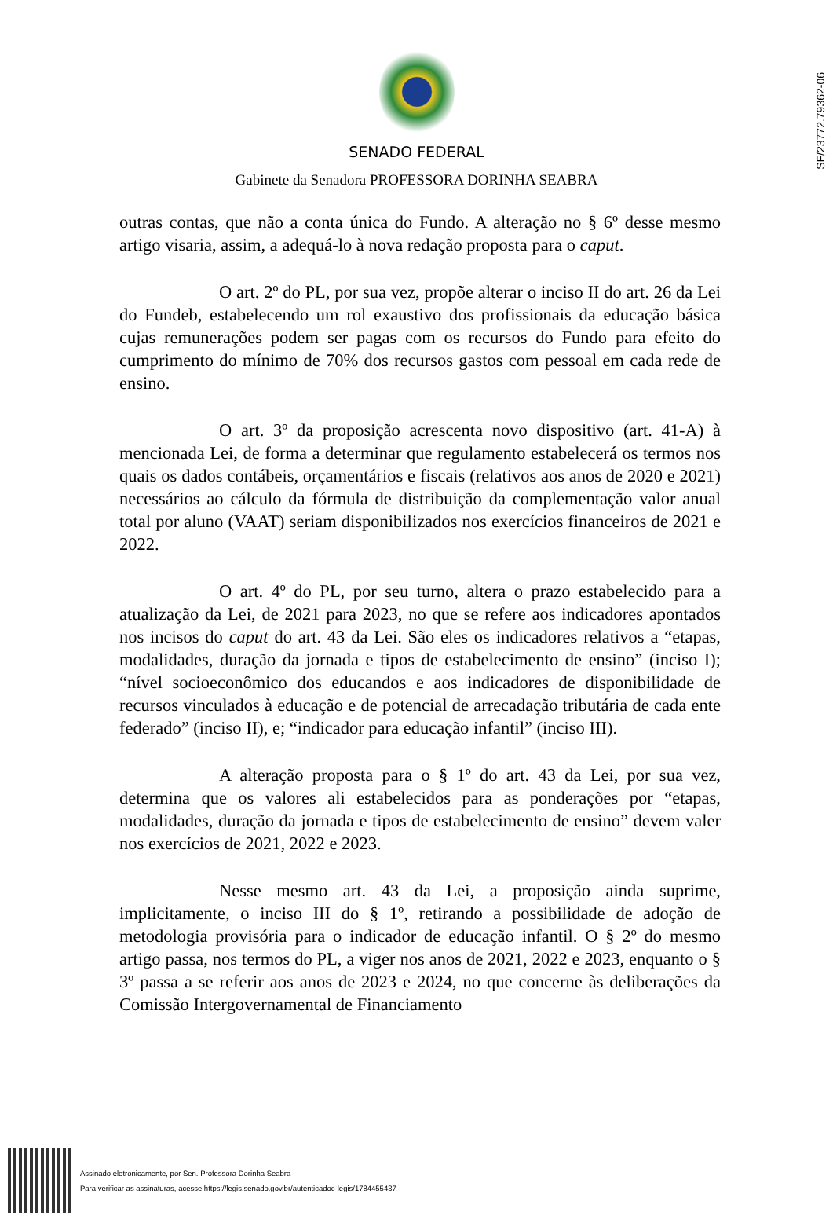SF/23772.79362-06
SENADO FEDERAL
Gabinete da Senadora PROFESSORA DORINHA SEABRA
outras contas, que não a conta única do Fundo. A alteração no § 6º desse mesmo artigo visaria, assim, a adequá-lo à nova redação proposta para o caput.
O art. 2º do PL, por sua vez, propõe alterar o inciso II do art. 26 da Lei do Fundeb, estabelecendo um rol exaustivo dos profissionais da educação básica cujas remunerações podem ser pagas com os recursos do Fundo para efeito do cumprimento do mínimo de 70% dos recursos gastos com pessoal em cada rede de ensino.
O art. 3º da proposição acrescenta novo dispositivo (art. 41-A) à mencionada Lei, de forma a determinar que regulamento estabelecerá os termos nos quais os dados contábeis, orçamentários e fiscais (relativos aos anos de 2020 e 2021) necessários ao cálculo da fórmula de distribuição da complementação valor anual total por aluno (VAAT) seriam disponibilizados nos exercícios financeiros de 2021 e 2022.
O art. 4º do PL, por seu turno, altera o prazo estabelecido para a atualização da Lei, de 2021 para 2023, no que se refere aos indicadores apontados nos incisos do caput do art. 43 da Lei. São eles os indicadores relativos a “etapas, modalidades, duração da jornada e tipos de estabelecimento de ensino” (inciso I); “nível socioeconômico dos educandos e aos indicadores de disponibilidade de recursos vinculados à educação e de potencial de arrecadação tributária de cada ente federado” (inciso II), e; “indicador para educação infantil” (inciso III).
A alteração proposta para o § 1º do art. 43 da Lei, por sua vez, determina que os valores ali estabelecidos para as ponderações por “etapas, modalidades, duração da jornada e tipos de estabelecimento de ensino” devem valer nos exercícios de 2021, 2022 e 2023.
Nesse mesmo art. 43 da Lei, a proposição ainda suprime, implicitamente, o inciso III do § 1º, retirando a possibilidade de adoção de metodologia provisória para o indicador de educação infantil. O § 2º do mesmo artigo passa, nos termos do PL, a viger nos anos de 2021, 2022 e 2023, enquanto o § 3º passa a se referir aos anos de 2023 e 2024, no que concerne às deliberações da Comissão Intergovernamental de Financiamento
Assinado eletronicamente, por Sen. Professora Dorinha Seabra
Para verificar as assinaturas, acesse https://legis.senado.gov.br/autenticadoc-legis/1784455437